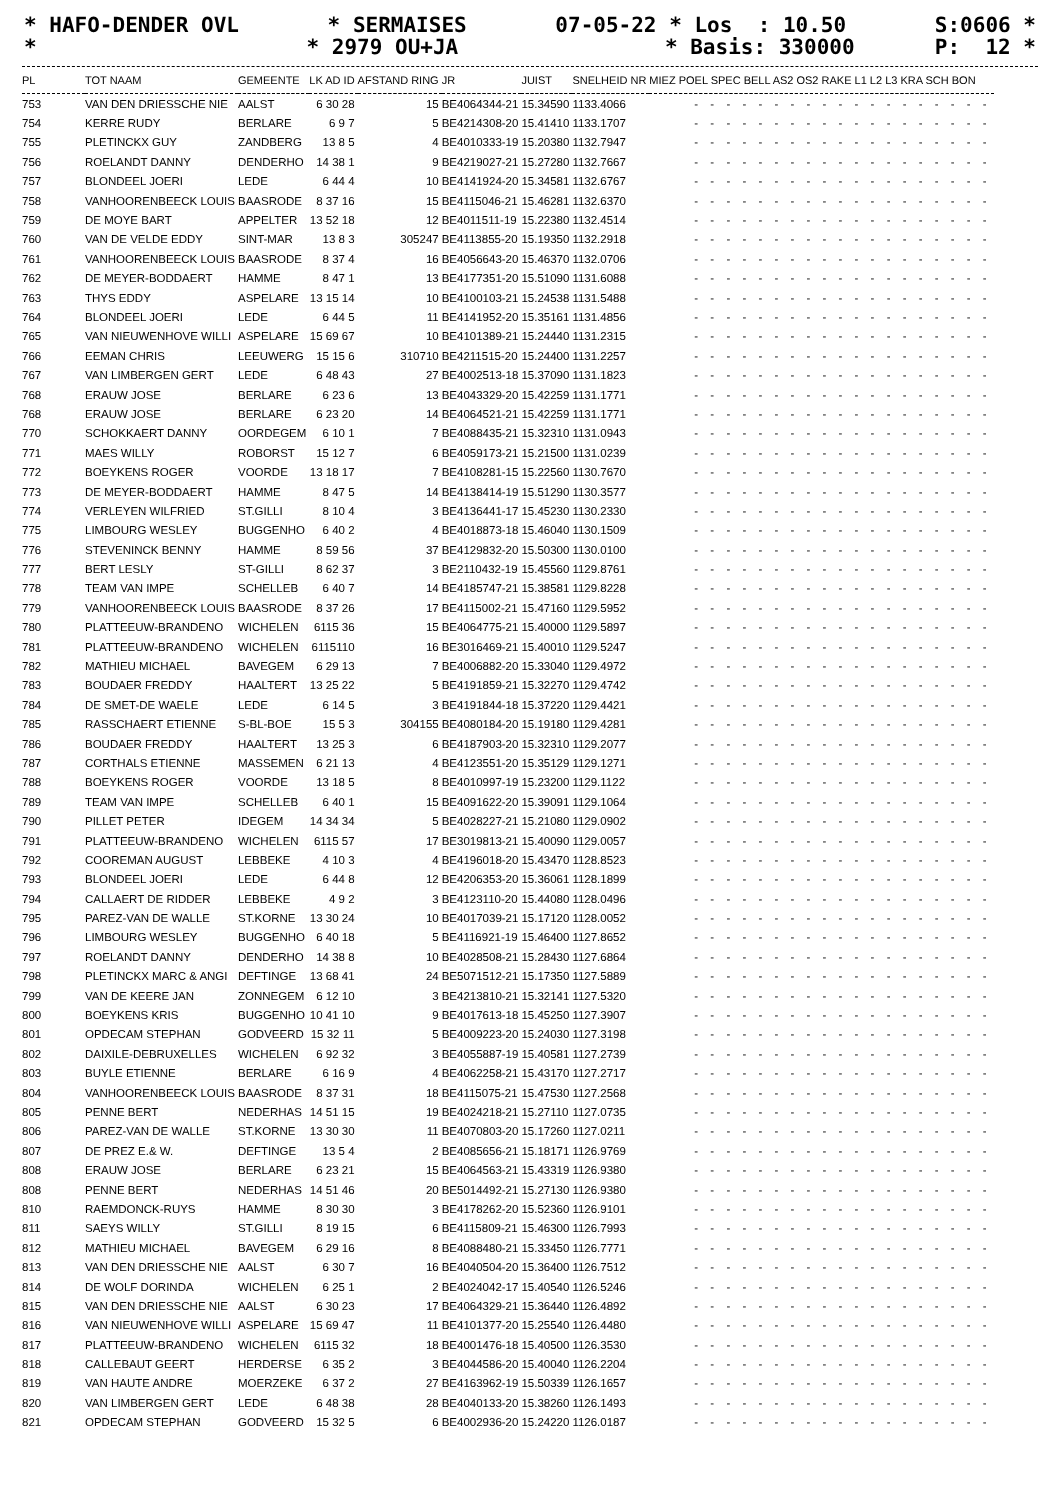* HAFO-DENDER OVL * SERMAISES 07-05-22 * Los : 10.50 S:0606 *
* * 2979 OU+JA * Basis: 330000 P: 12 *
| PL | TOT NAAM | GEMEENTE | LK AD ID | AFSTAND RING | JR | JUIST | SNELHEID NR | MIEZ POEL SPEC BELL AS2 OS2 RAKE L1 L2 L3 KRA SCH BON |
| --- | --- | --- | --- | --- | --- | --- | --- | --- |
| 753 | VAN DEN DRIESSCHE NIE | AALST | 6 30 28 | 15 | BE4064344-21 | 15.34590 | 1133.4066 | - - - - - - - - - - - - - - - - - - - |
| 754 | KERRE RUDY | BERLARE | 6 9 7 | 5 | BE4214308-20 | 15.41410 | 1133.1707 | - - - - - - - - - - - - - - - - - - - |
| 755 | PLETINCKX GUY | ZANDBERG | 13 8 5 | 4 | BE4010333-19 | 15.20380 | 1132.7947 | - - - - - - - - - - - - - - - - - - - |
| 756 | ROELANDT DANNY | DENDERHO | 14 38 1 | 9 | BE4219027-21 | 15.27280 | 1132.7667 | - - - - - - - - - - - - - - - - - - - |
| 757 | BLONDEEL JOERI | LEDE | 6 44 4 | 10 | BE4141924-20 | 15.34581 | 1132.6767 | - - - - - - - - - - - - - - - - - - - |
| 758 | VANHOORENBEECK LOUIS | BAASRODE | 8 37 16 | 15 | BE4115046-21 | 15.46281 | 1132.6370 | - - - - - - - - - - - - - - - - - - - |
| 759 | DE MOYE BART | APPELTER | 13 52 18 | 12 | BE4011511-19 | 15.22380 | 1132.4514 | - - - - - - - - - - - - - - - - - - - |
| 760 | VAN DE VELDE EDDY | SINT-MAR | 13 8 3 | 305247 | BE4113855-20 | 15.19350 | 1132.2918 | - - - - - - - - - - - - - - - - - - - |
| 761 | VANHOORENBEECK LOUIS | BAASRODE | 8 37 4 | 16 | BE4056643-20 | 15.46370 | 1132.0706 | - - - - - - - - - - - - - - - - - - - |
| 762 | DE MEYER-BODDAERT | HAMME | 8 47 1 | 13 | BE4177351-20 | 15.51090 | 1131.6088 | - - - - - - - - - - - - - - - - - - - |
| 763 | THYS EDDY | ASPELARE | 13 15 14 | 10 | BE4100103-21 | 15.24538 | 1131.5488 | - - - - - - - - - - - - - - - - - - - |
| 764 | BLONDEEL JOERI | LEDE | 6 44 5 | 11 | BE4141952-20 | 15.35161 | 1131.4856 | - - - - - - - - - - - - - - - - - - - |
| 765 | VAN NIEUWENHOVE WILLI | ASPELARE | 15 69 67 | 10 | BE4101389-21 | 15.24440 | 1131.2315 | - - - - - - - - - - - - - - - - - - - |
| 766 | EEMAN CHRIS | LEEUWERG | 15 15 6 | 310710 | BE4211515-20 | 15.24400 | 1131.2257 | - - - - - - - - - - - - - - - - - - - |
| 767 | VAN LIMBERGEN GERT | LEDE | 6 48 43 | 27 | BE4002513-18 | 15.37090 | 1131.1823 | - - - - - - - - - - - - - - - - - - - |
| 768 | ERAUW JOSE | BERLARE | 6 23 6 | 13 | BE4043329-20 | 15.42259 | 1131.1771 | - - - - - - - - - - - - - - - - - - - |
| 768 | ERAUW JOSE | BERLARE | 6 23 20 | 14 | BE4064521-21 | 15.42259 | 1131.1771 | - - - - - - - - - - - - - - - - - - - |
| 770 | SCHOKKAERT DANNY | OORDEGEM | 6 10 1 | 7 | BE4088435-21 | 15.32310 | 1131.0943 | - - - - - - - - - - - - - - - - - - - |
| 771 | MAES WILLY | ROBORST | 15 12 7 | 6 | BE4059173-21 | 15.21500 | 1131.0239 | - - - - - - - - - - - - - - - - - - - |
| 772 | BOEYKENS ROGER | VOORDE | 13 18 17 | 7 | BE4108281-15 | 15.22560 | 1130.7670 | - - - - - - - - - - - - - - - - - - - |
| 773 | DE MEYER-BODDAERT | HAMME | 8 47 5 | 14 | BE4138414-19 | 15.51290 | 1130.3577 | - - - - - - - - - - - - - - - - - - - |
| 774 | VERLEYEN WILFRIED | ST.GILLI | 8 10 4 | 3 | BE4136441-17 | 15.45230 | 1130.2330 | - - - - - - - - - - - - - - - - - - - |
| 775 | LIMBOURG WESLEY | BUGGENHO | 6 40 2 | 4 | BE4018873-18 | 15.46040 | 1130.1509 | - - - - - - - - - - - - - - - - - - - |
| 776 | STEVENINCK BENNY | HAMME | 8 59 56 | 37 | BE4129832-20 | 15.50300 | 1130.0100 | - - - - - - - - - - - - - - - - - - - |
| 777 | BERT LESLY | ST-GILLI | 8 62 37 | 3 | BE2110432-19 | 15.45560 | 1129.8761 | - - - - - - - - - - - - - - - - - - - |
| 778 | TEAM VAN IMPE | SCHELLEB | 6 40 7 | 14 | BE4185747-21 | 15.38581 | 1129.8228 | - - - - - - - - - - - - - - - - - - - |
| 779 | VANHOORENBEECK LOUIS | BAASRODE | 8 37 26 | 17 | BE4115002-21 | 15.47160 | 1129.5952 | - - - - - - - - - - - - - - - - - - - |
| 780 | PLATTEEUW-BRANDENO | WICHELEN | 6115 36 | 15 | BE4064775-21 | 15.40000 | 1129.5897 | - - - - - - - - - - - - - - - - - - - |
| 781 | PLATTEEUW-BRANDENO | WICHELEN | 6115110 | 16 | BE3016469-21 | 15.40010 | 1129.5247 | - - - - - - - - - - - - - - - - - - - |
| 782 | MATHIEU MICHAEL | BAVEGEM | 6 29 13 | 7 | BE4006882-20 | 15.33040 | 1129.4972 | - - - - - - - - - - - - - - - - - - - |
| 783 | BOUDAER FREDDY | HAALTERT | 13 25 22 | 5 | BE4191859-21 | 15.32270 | 1129.4742 | - - - - - - - - - - - - - - - - - - - |
| 784 | DE SMET-DE WAELE | LEDE | 6 14 5 | 3 | BE4191844-18 | 15.37220 | 1129.4421 | - - - - - - - - - - - - - - - - - - - |
| 785 | RASSCHAERT ETIENNE | S-BL-BOE | 15 5 3 | 304155 | BE4080184-20 | 15.19180 | 1129.4281 | - - - - - - - - - - - - - - - - - - - |
| 786 | BOUDAER FREDDY | HAALTERT | 13 25 3 | 6 | BE4187903-20 | 15.32310 | 1129.2077 | - - - - - - - - - - - - - - - - - - - |
| 787 | CORTHALS ETIENNE | MASSEMEN | 6 21 13 | 4 | BE4123551-20 | 15.35129 | 1129.1271 | - - - - - - - - - - - - - - - - - - - |
| 788 | BOEYKENS ROGER | VOORDE | 13 18 5 | 8 | BE4010997-19 | 15.23200 | 1129.1122 | - - - - - - - - - - - - - - - - - - - |
| 789 | TEAM VAN IMPE | SCHELLEB | 6 40 1 | 15 | BE4091622-20 | 15.39091 | 1129.1064 | - - - - - - - - - - - - - - - - - - - |
| 790 | PILLET PETER | IDEGEM | 14 34 34 | 5 | BE4028227-21 | 15.21080 | 1129.0902 | - - - - - - - - - - - - - - - - - - - |
| 791 | PLATTEEUW-BRANDENO | WICHELEN | 6115 57 | 17 | BE3019813-21 | 15.40090 | 1129.0057 | - - - - - - - - - - - - - - - - - - - |
| 792 | COOREMAN AUGUST | LEBBEKE | 4 10 3 | 4 | BE4196018-20 | 15.43470 | 1128.8523 | - - - - - - - - - - - - - - - - - - - |
| 793 | BLONDEEL JOERI | LEDE | 6 44 8 | 12 | BE4206353-20 | 15.36061 | 1128.1899 | - - - - - - - - - - - - - - - - - - - |
| 794 | CALLAERT DE RIDDER | LEBBEKE | 4 9 2 | 3 | BE4123110-20 | 15.44080 | 1128.0496 | - - - - - - - - - - - - - - - - - - - |
| 795 | PAREZ-VAN DE WALLE | ST.KORNE | 13 30 24 | 10 | BE4017039-21 | 15.17120 | 1128.0052 | - - - - - - - - - - - - - - - - - - - |
| 796 | LIMBOURG WESLEY | BUGGENHO | 6 40 18 | 5 | BE4116921-19 | 15.46400 | 1127.8652 | - - - - - - - - - - - - - - - - - - - |
| 797 | ROELANDT DANNY | DENDERHO | 14 38 8 | 10 | BE4028508-21 | 15.28430 | 1127.6864 | - - - - - - - - - - - - - - - - - - - |
| 798 | PLETINCKX MARC & ANGI | DEFTINGE | 13 68 41 | 24 | BE5071512-21 | 15.17350 | 1127.5889 | - - - - - - - - - - - - - - - - - - - |
| 799 | VAN DE KEERE JAN | ZONNEGEM | 6 12 10 | 3 | BE4213810-21 | 15.32141 | 1127.5320 | - - - - - - - - - - - - - - - - - - - |
| 800 | BOEYKENS KRIS | BUGGENHO | 10 41 10 | 9 | BE4017613-18 | 15.45250 | 1127.3907 | - - - - - - - - - - - - - - - - - - - |
| 801 | OPDECAM STEPHAN | GODVEERD | 15 32 11 | 5 | BE4009223-20 | 15.24030 | 1127.3198 | - - - - - - - - - - - - - - - - - - - |
| 802 | DAIXILE-DEBRUXELLES | WICHELEN | 6 92 32 | 3 | BE4055887-19 | 15.40581 | 1127.2739 | - - - - - - - - - - - - - - - - - - - |
| 803 | BUYLE ETIENNE | BERLARE | 6 16 9 | 4 | BE4062258-21 | 15.43170 | 1127.2717 | - - - - - - - - - - - - - - - - - - - |
| 804 | VANHOORENBEECK LOUIS | BAASRODE | 8 37 31 | 18 | BE4115075-21 | 15.47530 | 1127.2568 | - - - - - - - - - - - - - - - - - - - |
| 805 | PENNE BERT | NEDERHAS | 14 51 15 | 19 | BE4024218-21 | 15.27110 | 1127.0735 | - - - - - - - - - - - - - - - - - - - |
| 806 | PAREZ-VAN DE WALLE | ST.KORNE | 13 30 30 | 11 | BE4070803-20 | 15.17260 | 1127.0211 | - - - - - - - - - - - - - - - - - - - |
| 807 | DE PREZ E.& W. | DEFTINGE | 13 5 4 | 2 | BE4085656-21 | 15.18171 | 1126.9769 | - - - - - - - - - - - - - - - - - - - |
| 808 | ERAUW JOSE | BERLARE | 6 23 21 | 15 | BE4064563-21 | 15.43319 | 1126.9380 | - - - - - - - - - - - - - - - - - - - |
| 808 | PENNE BERT | NEDERHAS | 14 51 46 | 20 | BE5014492-21 | 15.27130 | 1126.9380 | - - - - - - - - - - - - - - - - - - - |
| 810 | RAEMDONCK-RUYS | HAMME | 8 30 30 | 3 | BE4178262-20 | 15.52360 | 1126.9101 | - - - - - - - - - - - - - - - - - - - |
| 811 | SAEYS WILLY | ST.GILLI | 8 19 15 | 6 | BE4115809-21 | 15.46300 | 1126.7993 | - - - - - - - - - - - - - - - - - - - |
| 812 | MATHIEU MICHAEL | BAVEGEM | 6 29 16 | 8 | BE4088480-21 | 15.33450 | 1126.7771 | - - - - - - - - - - - - - - - - - - - |
| 813 | VAN DEN DRIESSCHE NIE | AALST | 6 30 7 | 16 | BE4040504-20 | 15.36400 | 1126.7512 | - - - - - - - - - - - - - - - - - - - |
| 814 | DE WOLF DORINDA | WICHELEN | 6 25 1 | 2 | BE4024042-17 | 15.40540 | 1126.5246 | - - - - - - - - - - - - - - - - - - - |
| 815 | VAN DEN DRIESSCHE NIE | AALST | 6 30 23 | 17 | BE4064329-21 | 15.36440 | 1126.4892 | - - - - - - - - - - - - - - - - - - - |
| 816 | VAN NIEUWENHOVE WILLI | ASPELARE | 15 69 47 | 11 | BE4101377-20 | 15.25540 | 1126.4480 | - - - - - - - - - - - - - - - - - - - |
| 817 | PLATTEEUW-BRANDENO | WICHELEN | 6115 32 | 18 | BE4001476-18 | 15.40500 | 1126.3530 | - - - - - - - - - - - - - - - - - - - |
| 818 | CALLEBAUT GEERT | HERDERSE | 6 35 2 | 3 | BE4044586-20 | 15.40040 | 1126.2204 | - - - - - - - - - - - - - - - - - - - |
| 819 | VAN HAUTE ANDRE | MOERZEKE | 6 37 2 | 27 | BE4163962-19 | 15.50339 | 1126.1657 | - - - - - - - - - - - - - - - - - - - |
| 820 | VAN LIMBERGEN GERT | LEDE | 6 48 38 | 28 | BE4040133-20 | 15.38260 | 1126.1493 | - - - - - - - - - - - - - - - - - - - |
| 821 | OPDECAM STEPHAN | GODVEERD | 15 32 5 | 6 | BE4002936-20 | 15.24220 | 1126.0187 | - - - - - - - - - - - - - - - - - - - |